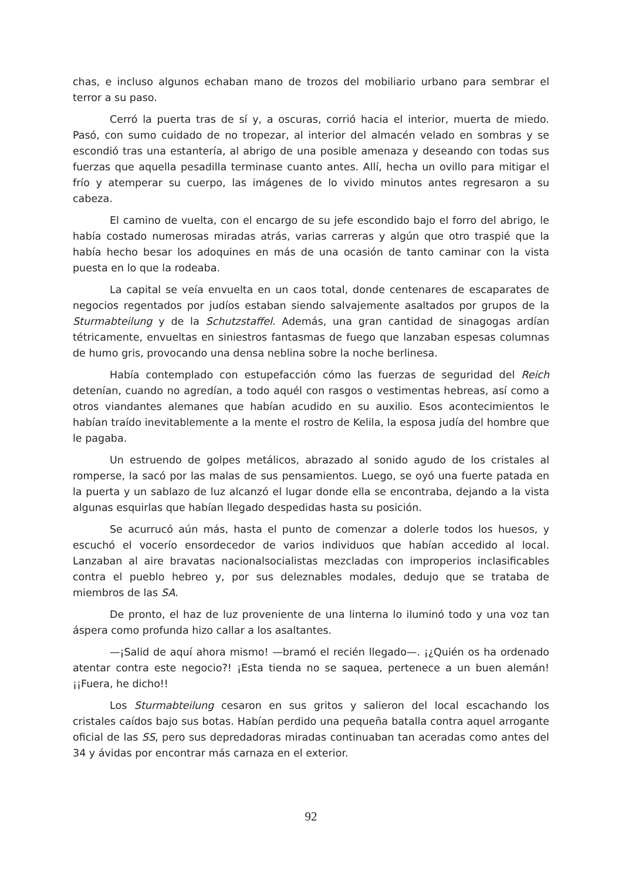chas, e incluso algunos echaban mano de trozos del mobiliario urbano para sembrar el terror a su paso.
Cerró la puerta tras de sí y, a oscuras, corrió hacia el interior, muerta de miedo. Pasó, con sumo cuidado de no tropezar, al interior del almacén velado en sombras y se escondió tras una estantería, al abrigo de una posible amenaza y deseando con todas sus fuerzas que aquella pesadilla terminase cuanto antes. Allí, hecha un ovillo para mitigar el frío y atemperar su cuerpo, las imágenes de lo vivido minutos antes regresaron a su cabeza.
El camino de vuelta, con el encargo de su jefe escondido bajo el forro del abrigo, le había costado numerosas miradas atrás, varias carreras y algún que otro traspié que la había hecho besar los adoquines en más de una ocasión de tanto caminar con la vista puesta en lo que la rodeaba.
La capital se veía envuelta en un caos total, donde centenares de escaparates de negocios regentados por judíos estaban siendo salvajemente asaltados por grupos de la Sturmabteilung y de la Schutzstaffel. Además, una gran cantidad de sinagogas ardían tétricamente, envueltas en siniestros fantasmas de fuego que lanzaban espesas columnas de humo gris, provocando una densa neblina sobre la noche berlinesa.
Había contemplado con estupefacción cómo las fuerzas de seguridad del Reich detenían, cuando no agredían, a todo aquél con rasgos o vestimentas hebreas, así como a otros viandantes alemanes que habían acudido en su auxilio. Esos acontecimientos le habían traído inevitablemente a la mente el rostro de Kelila, la esposa judía del hombre que le pagaba.
Un estruendo de golpes metálicos, abrazado al sonido agudo de los cristales al romperse, la sacó por las malas de sus pensamientos. Luego, se oyó una fuerte patada en la puerta y un sablazo de luz alcanzó el lugar donde ella se encontraba, dejando a la vista algunas esquirlas que habían llegado despedidas hasta su posición.
Se acurrucó aún más, hasta el punto de comenzar a dolerle todos los huesos, y escuchó el vocerío ensordecedor de varios individuos que habían accedido al local. Lanzaban al aire bravatas nacionalsocialistas mezcladas con improperios inclasificables contra el pueblo hebreo y, por sus deleznables modales, dedujo que se trataba de miembros de las SA.
De pronto, el haz de luz proveniente de una linterna lo iluminó todo y una voz tan áspera como profunda hizo callar a los asaltantes.
—¡Salid de aquí ahora mismo! —bramó el recién llegado—. ¡¿Quién os ha ordenado atentar contra este negocio?! ¡Esta tienda no se saquea, pertenece a un buen alemán! ¡¡Fuera, he dicho!!
Los Sturmabteilung cesaron en sus gritos y salieron del local escachando los cristales caídos bajo sus botas. Habían perdido una pequeña batalla contra aquel arrogante oficial de las SS, pero sus depredadoras miradas continuaban tan aceradas como antes del 34 y ávidas por encontrar más carnaza en el exterior.
92